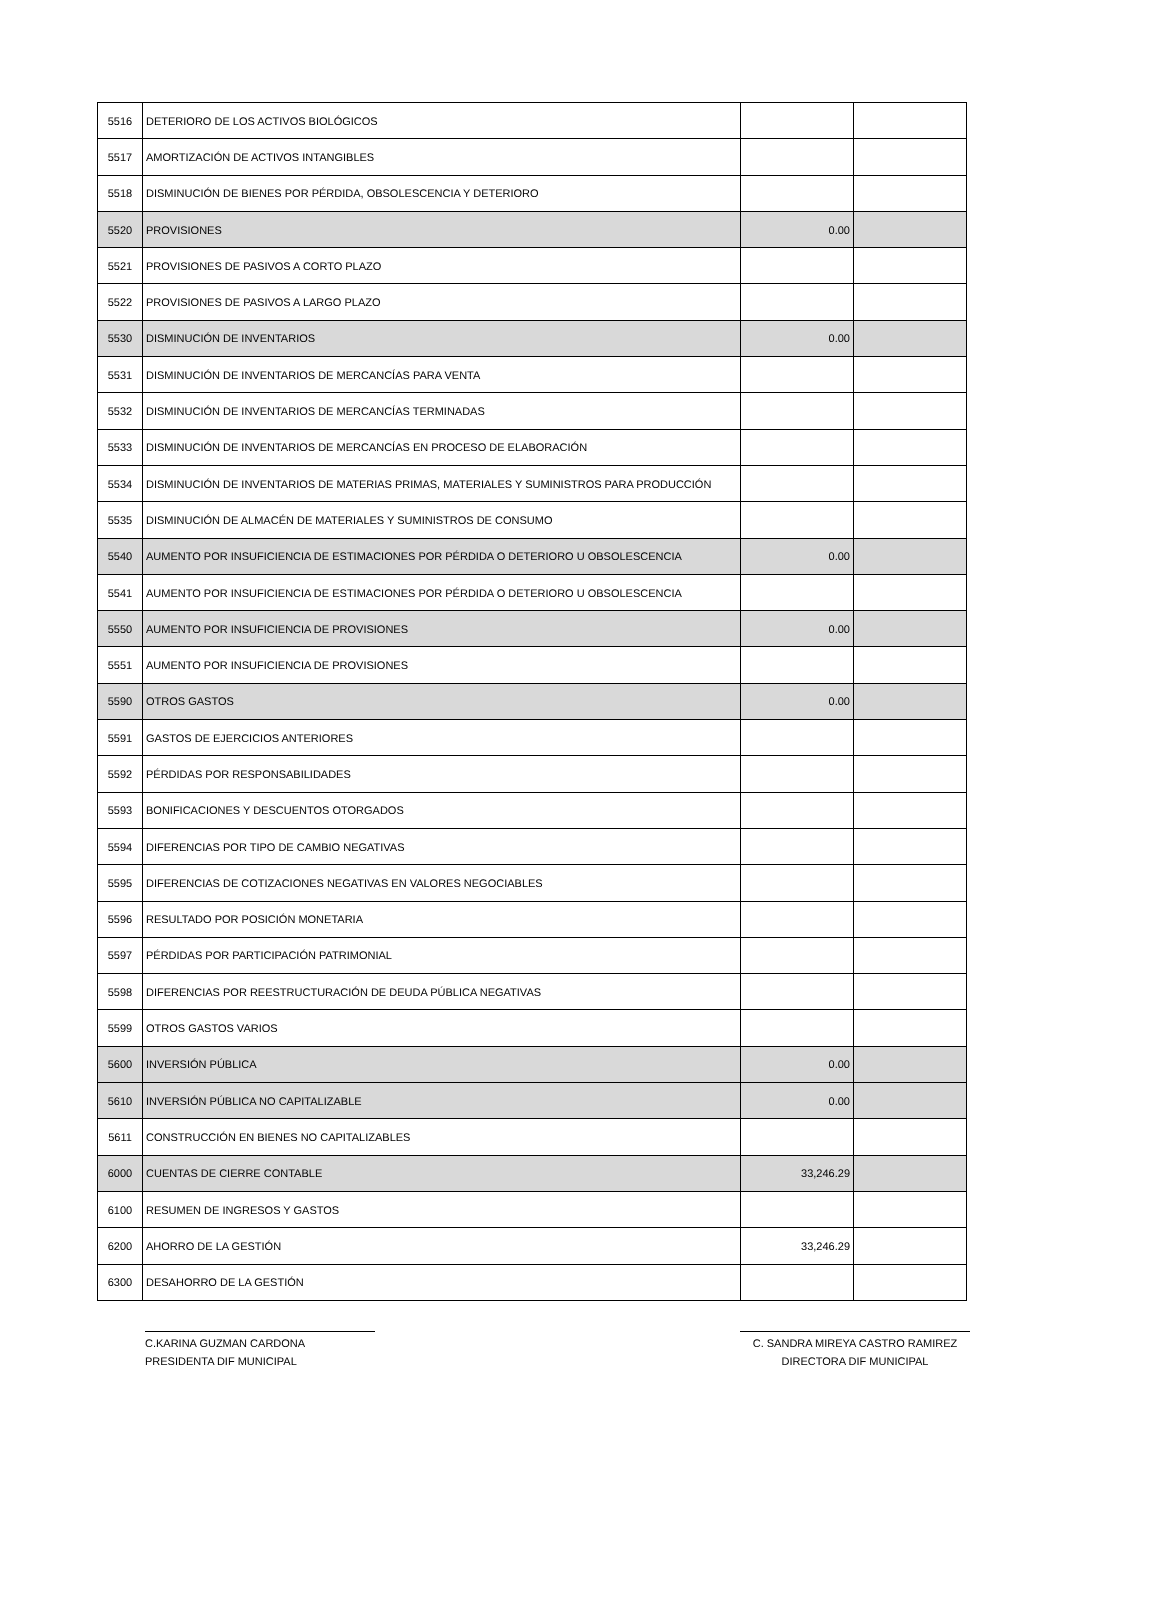| 5516 | DETERIORO DE LOS ACTIVOS BIOLÓGICOS | | |
| 5517 | AMORTIZACIÓN DE ACTIVOS INTANGIBLES | | |
| 5518 | DISMINUCIÓN DE BIENES POR PÉRDIDA, OBSOLESCENCIA Y DETERIORO | | |
| 5520 | PROVISIONES | 0.00 | |
| 5521 | PROVISIONES DE PASIVOS A CORTO PLAZO | | |
| 5522 | PROVISIONES DE PASIVOS A LARGO PLAZO | | |
| 5530 | DISMINUCIÓN DE INVENTARIOS | 0.00 | |
| 5531 | DISMINUCIÓN DE INVENTARIOS DE MERCANCÍAS PARA VENTA | | |
| 5532 | DISMINUCIÓN DE INVENTARIOS DE MERCANCÍAS TERMINADAS | | |
| 5533 | DISMINUCIÓN DE INVENTARIOS DE MERCANCÍAS EN PROCESO DE ELABORACIÓN | | |
| 5534 | DISMINUCIÓN DE INVENTARIOS DE MATERIAS PRIMAS, MATERIALES Y SUMINISTROS PARA PRODUCCIÓN | | |
| 5535 | DISMINUCIÓN DE ALMACÉN DE MATERIALES Y SUMINISTROS DE CONSUMO | | |
| 5540 | AUMENTO POR INSUFICIENCIA DE ESTIMACIONES POR PÉRDIDA O DETERIORO U OBSOLESCENCIA | 0.00 | |
| 5541 | AUMENTO POR INSUFICIENCIA DE ESTIMACIONES POR PÉRDIDA O DETERIORO U OBSOLESCENCIA | | |
| 5550 | AUMENTO POR INSUFICIENCIA DE PROVISIONES | 0.00 | |
| 5551 | AUMENTO POR INSUFICIENCIA DE PROVISIONES | | |
| 5590 | OTROS GASTOS | 0.00 | |
| 5591 | GASTOS DE EJERCICIOS ANTERIORES | | |
| 5592 | PÉRDIDAS POR RESPONSABILIDADES | | |
| 5593 | BONIFICACIONES Y DESCUENTOS OTORGADOS | | |
| 5594 | DIFERENCIAS POR TIPO DE CAMBIO NEGATIVAS | | |
| 5595 | DIFERENCIAS DE COTIZACIONES NEGATIVAS EN VALORES NEGOCIABLES | | |
| 5596 | RESULTADO POR POSICIÓN MONETARIA | | |
| 5597 | PÉRDIDAS POR PARTICIPACIÓN PATRIMONIAL | | |
| 5598 | DIFERENCIAS POR REESTRUCTURACIÓN DE DEUDA PÚBLICA NEGATIVAS | | |
| 5599 | OTROS GASTOS VARIOS | | |
| 5600 | INVERSIÓN PÚBLICA | 0.00 | |
| 5610 | INVERSIÓN PÚBLICA NO CAPITALIZABLE | 0.00 | |
| 5611 | CONSTRUCCIÓN EN BIENES NO CAPITALIZABLES | | |
| 6000 | CUENTAS DE CIERRE CONTABLE | 33,246.29 | |
| 6100 | RESUMEN DE INGRESOS Y GASTOS | | |
| 6200 | AHORRO DE LA GESTIÓN | 33,246.29 | |
| 6300 | DESAHORRO DE LA GESTIÓN | | |
C.KARINA GUZMAN CARDONA
PRESIDENTA DIF MUNICIPAL
C. SANDRA MIREYA CASTRO RAMIREZ
DIRECTORA DIF MUNICIPAL